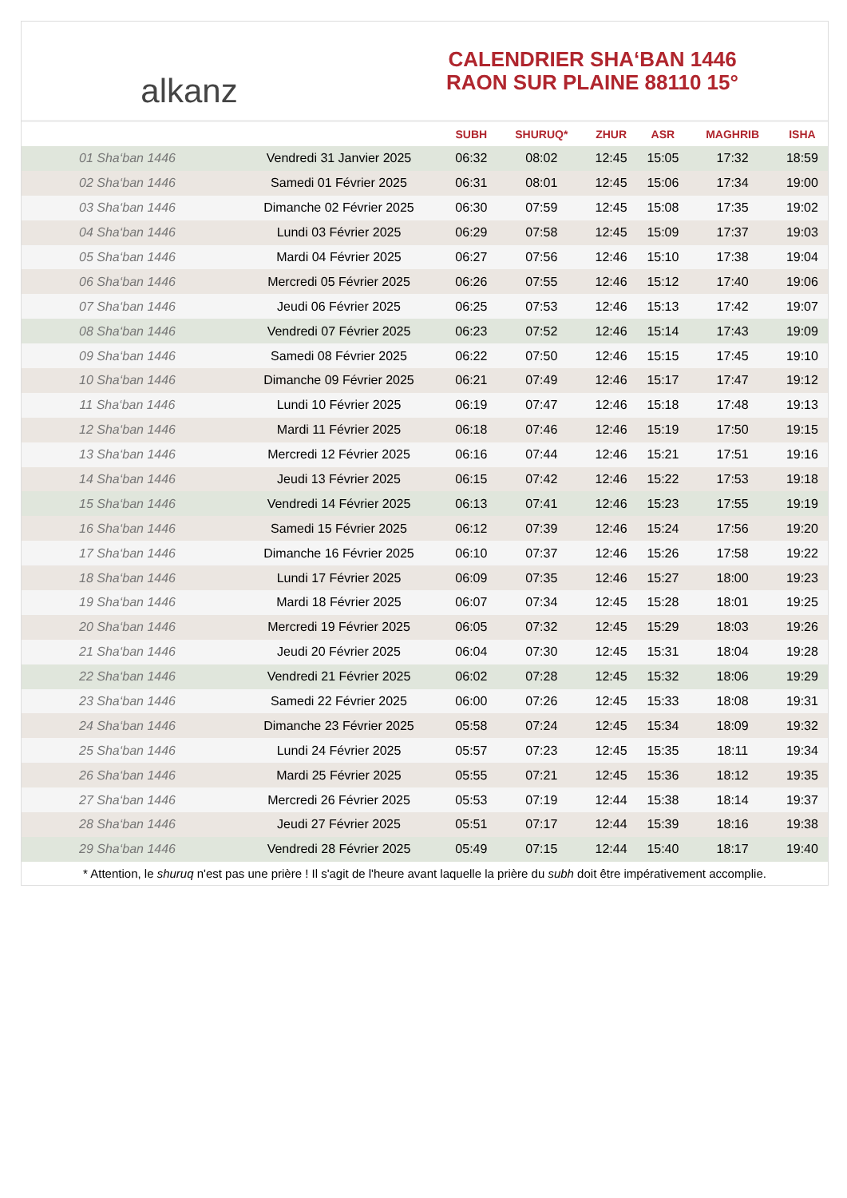alkanz
CALENDRIER SHA‘BAN 1446
RAON SUR PLAINE 88110 15°
| | | SUBH | SHURUQ* | ZHUR | ASR | MAGHRIB | ISHA |
| --- | --- | --- | --- | --- | --- | --- | --- |
| 01 Sha‘ban 1446 | Vendredi 31 Janvier 2025 | 06:32 | 08:02 | 12:45 | 15:05 | 17:32 | 18:59 |
| 02 Sha‘ban 1446 | Samedi 01 Février 2025 | 06:31 | 08:01 | 12:45 | 15:06 | 17:34 | 19:00 |
| 03 Sha‘ban 1446 | Dimanche 02 Février 2025 | 06:30 | 07:59 | 12:45 | 15:08 | 17:35 | 19:02 |
| 04 Sha‘ban 1446 | Lundi 03 Février 2025 | 06:29 | 07:58 | 12:45 | 15:09 | 17:37 | 19:03 |
| 05 Sha‘ban 1446 | Mardi 04 Février 2025 | 06:27 | 07:56 | 12:46 | 15:10 | 17:38 | 19:04 |
| 06 Sha‘ban 1446 | Mercredi 05 Février 2025 | 06:26 | 07:55 | 12:46 | 15:12 | 17:40 | 19:06 |
| 07 Sha‘ban 1446 | Jeudi 06 Février 2025 | 06:25 | 07:53 | 12:46 | 15:13 | 17:42 | 19:07 |
| 08 Sha‘ban 1446 | Vendredi 07 Février 2025 | 06:23 | 07:52 | 12:46 | 15:14 | 17:43 | 19:09 |
| 09 Sha‘ban 1446 | Samedi 08 Février 2025 | 06:22 | 07:50 | 12:46 | 15:15 | 17:45 | 19:10 |
| 10 Sha‘ban 1446 | Dimanche 09 Février 2025 | 06:21 | 07:49 | 12:46 | 15:17 | 17:47 | 19:12 |
| 11 Sha‘ban 1446 | Lundi 10 Février 2025 | 06:19 | 07:47 | 12:46 | 15:18 | 17:48 | 19:13 |
| 12 Sha‘ban 1446 | Mardi 11 Février 2025 | 06:18 | 07:46 | 12:46 | 15:19 | 17:50 | 19:15 |
| 13 Sha‘ban 1446 | Mercredi 12 Février 2025 | 06:16 | 07:44 | 12:46 | 15:21 | 17:51 | 19:16 |
| 14 Sha‘ban 1446 | Jeudi 13 Février 2025 | 06:15 | 07:42 | 12:46 | 15:22 | 17:53 | 19:18 |
| 15 Sha‘ban 1446 | Vendredi 14 Février 2025 | 06:13 | 07:41 | 12:46 | 15:23 | 17:55 | 19:19 |
| 16 Sha‘ban 1446 | Samedi 15 Février 2025 | 06:12 | 07:39 | 12:46 | 15:24 | 17:56 | 19:20 |
| 17 Sha‘ban 1446 | Dimanche 16 Février 2025 | 06:10 | 07:37 | 12:46 | 15:26 | 17:58 | 19:22 |
| 18 Sha‘ban 1446 | Lundi 17 Février 2025 | 06:09 | 07:35 | 12:46 | 15:27 | 18:00 | 19:23 |
| 19 Sha‘ban 1446 | Mardi 18 Février 2025 | 06:07 | 07:34 | 12:45 | 15:28 | 18:01 | 19:25 |
| 20 Sha‘ban 1446 | Mercredi 19 Février 2025 | 06:05 | 07:32 | 12:45 | 15:29 | 18:03 | 19:26 |
| 21 Sha‘ban 1446 | Jeudi 20 Février 2025 | 06:04 | 07:30 | 12:45 | 15:31 | 18:04 | 19:28 |
| 22 Sha‘ban 1446 | Vendredi 21 Février 2025 | 06:02 | 07:28 | 12:45 | 15:32 | 18:06 | 19:29 |
| 23 Sha‘ban 1446 | Samedi 22 Février 2025 | 06:00 | 07:26 | 12:45 | 15:33 | 18:08 | 19:31 |
| 24 Sha‘ban 1446 | Dimanche 23 Février 2025 | 05:58 | 07:24 | 12:45 | 15:34 | 18:09 | 19:32 |
| 25 Sha‘ban 1446 | Lundi 24 Février 2025 | 05:57 | 07:23 | 12:45 | 15:35 | 18:11 | 19:34 |
| 26 Sha‘ban 1446 | Mardi 25 Février 2025 | 05:55 | 07:21 | 12:45 | 15:36 | 18:12 | 19:35 |
| 27 Sha‘ban 1446 | Mercredi 26 Février 2025 | 05:53 | 07:19 | 12:44 | 15:38 | 18:14 | 19:37 |
| 28 Sha‘ban 1446 | Jeudi 27 Février 2025 | 05:51 | 07:17 | 12:44 | 15:39 | 18:16 | 19:38 |
| 29 Sha‘ban 1446 | Vendredi 28 Février 2025 | 05:49 | 07:15 | 12:44 | 15:40 | 18:17 | 19:40 |
* Attention, le shuruq n'est pas une prière ! Il s'agit de l'heure avant laquelle la prière du subh doit être impérativement accomplie.